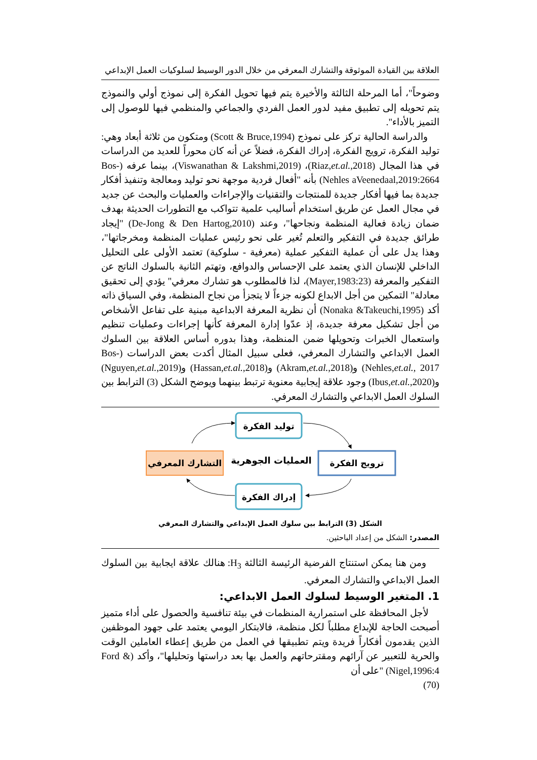العلاقة بين القيادة الموثوقة والتشارك المعرفي من خلال الدور الوسيط لسلوكيات العمل الإبداعي
وضوحاً"، أما المرحلة الثالثة والأخيرة يتم فيها تحويل الفكرة إلى نموذج أولي والنموذج يتم تحويله إلى تطبيق مفيد لدور العمل الفردي والجماعي والمنظمي فيها للوصول إلى التميز بالأداء".
والدراسة الحالية تركز على نموذج (Scott & Bruce,1994) ومتكون من ثلاثة أبعاد وهي: توليد الفكرة، ترويج الفكرة، إدراك الفكرة، فضلاً عن أنه كان محوراً للعديد من الدراسات في هذا المجال (Riaz,et.al.,2018)، (Viswanathan & Lakshmi,2019)، بينما عرفه (Bos- Nehles aVeenedaal,2019:2664) بأنه "أفعال فردية موجهة نحو توليد ومعالجة وتنفيذ أفكار جديدة بما فيها أفكار جديدة للمنتجات والتقنيات والإجراءات والعمليات والبحث عن جديد في مجال العمل عن طريق استخدام أساليب علمية تتواكب مع التطورات الحديثة بهدف ضمان زيادة فعالية المنظمة ونجاحها"، وعند (De-Jong & Den Hartog,2010) "إيجاد طرائق جديدة في التفكير والتعلم تُغير على نحو رئيس عمليات المنظمة ومخرجاتها"، وهذا يدل على أن عملية التفكير عملية (معرفية - سلوكية) تعتمد الأولى على التحليل الداخلي للإنسان الذي يعتمد على الإحساس والدوافع، وتهتم الثانية بالسلوك الناتج عن التفكير والمعرفة (Mayer,1983:23)، لذا فالمطلوب هو تشارك معرفي" يؤدي إلى تحقيق معادلة" التمكين من أجل الابداع لكونه جزءاً لا يتجزأ من نجاح المنظمة، وفي السياق ذاته أكد (Nonaka &Takeuchi,1995) أن نظرية المعرفة الابداعية مبنية على تفاعل الأشخاص من أجل تشكيل معرفة جديدة، إذ عدّوا إدارة المعرفة كأنها إجراءات وعمليات تنظيم واستعمال الخبرات وتحويلها ضمن المنظمة، وهذا بدوره أساس العلاقة بين السلوك العمل الابداعي والتشارك المعرفي، فعلى سبيل المثال أكدت بعض الدراسات (Bos-Nehles,et.al., 2017) و(Akram,et.al.,2018) و(Hassan,et.al.,2018) و(Nguyen,et.al.,2019) و(Ibus,et.al.,2020) وجود علاقة إيجابية معنوية ترتبط بينهما ويوضح الشكل (3) الترابط بين السلوك العمل الابداعي والتشارك المعرفي.
توليد الفكرة
ترويج الفكرة
إدراك الفكرة
التشارك المعرفي
العمليات الجوهرية
الشكل (3) الترابط بين سلوك العمل الإبداعي والتشارك المعرفي
المصدر: الشكل من إعداد الباحثين.
ومن هنا يمكن استنتاج الفرضية الرئيسة الثالثة H<sub>3</sub>: هنالك علاقة ايجابية بين السلوك العمل الابداعي والتشارك المعرفي.
1. المتغير الوسيط لسلوك العمل الابداعي:
لأجل المحافظة على استمرارية المنظمات في بيئة تنافسية والحصول على أداء متميز أصبحت الحاجة للإبداع مطلباً لكل منظمة، فالابتكار اليومي يعتمد على جهود الموظفين الذين يقدمون أفكاراً فريدة ويتم تطبيقها في العمل من طريق إعطاء العاملين الوقت والحرية للتعبير عن آرائهم ومقترحاتهم والعمل بها بعد دراستها وتحليلها"، وأكد (Ford & Nigel,1996:4) "على أن
(70)